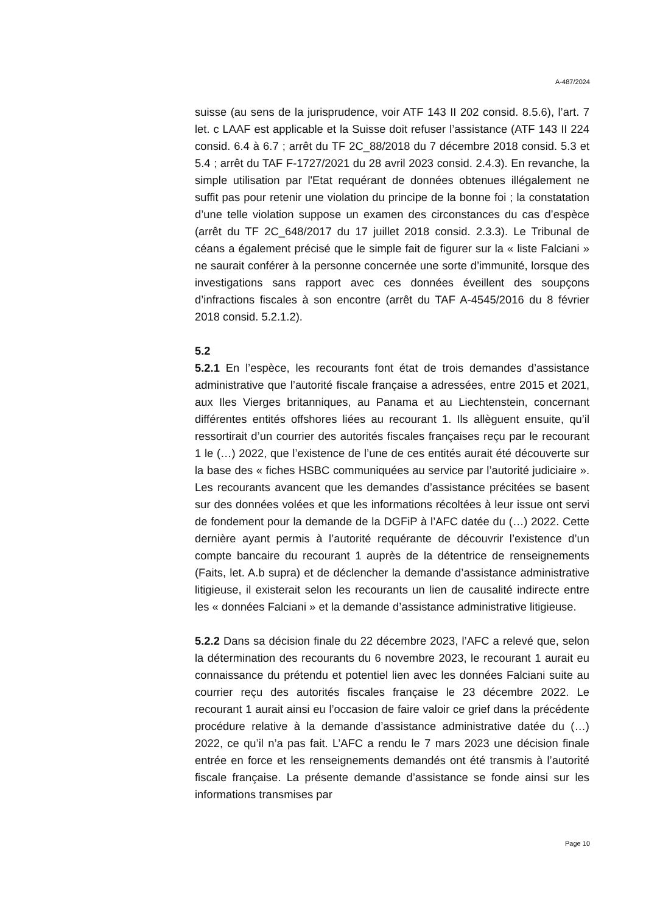A-487/2024
suisse (au sens de la jurisprudence, voir ATF 143 II 202 consid. 8.5.6), l’art. 7 let. c LAAF est applicable et la Suisse doit refuser l’assistance (ATF 143 II 224 consid. 6.4 à 6.7 ; arrêt du TF 2C_88/2018 du 7 décembre 2018 consid. 5.3 et 5.4 ; arrêt du TAF F-1727/2021 du 28 avril 2023 consid. 2.4.3). En revanche, la simple utilisation par l'Etat requérant de données obtenues illégalement ne suffit pas pour retenir une violation du principe de la bonne foi ; la constatation d’une telle violation suppose un examen des circonstances du cas d’espèce (arrêt du TF 2C_648/2017 du 17 juillet 2018 consid. 2.3.3). Le Tribunal de céans a également précisé que le simple fait de figurer sur la « liste Falciani » ne saurait conférer à la personne concernée une sorte d’immunité, lorsque des investigations sans rapport avec ces données éveillent des soupçons d’infractions fiscales à son encontre (arrêt du TAF A-4545/2016 du 8 février 2018 consid. 5.2.1.2).
5.2
5.2.1 En l’espèce, les recourants font état de trois demandes d’assistance administrative que l’autorité fiscale française a adressées, entre 2015 et 2021, aux Iles Vierges britanniques, au Panama et au Liechtenstein, concernant différentes entités offshores liées au recourant 1. Ils allèguent ensuite, qu’il ressortirait d’un courrier des autorités fiscales françaises reçu par le recourant 1 le (…) 2022, que l’existence de l’une de ces entités aurait été découverte sur la base des « fiches HSBC communiquées au service par l’autorité judiciaire ». Les recourants avancent que les demandes d’assistance précitées se basent sur des données volées et que les informations récoltées à leur issue ont servi de fondement pour la demande de la DGFiP à l’AFC datée du (…) 2022. Cette dernière ayant permis à l’autorité requérante de découvrir l’existence d’un compte bancaire du recourant 1 auprès de la détentrice de renseignements (Faits, let. A.b supra) et de déclencher la demande d’assistance administrative litigieuse, il existerait selon les recourants un lien de causalité indirecte entre les « données Falciani » et la demande d’assistance administrative litigieuse.
5.2.2 Dans sa décision finale du 22 décembre 2023, l’AFC a relevé que, selon la détermination des recourants du 6 novembre 2023, le recourant 1 aurait eu connaissance du prétendu et potentiel lien avec les données Falciani suite au courrier reçu des autorités fiscales française le 23 décembre 2022. Le recourant 1 aurait ainsi eu l’occasion de faire valoir ce grief dans la précédente procédure relative à la demande d’assistance administrative datée du (…) 2022, ce qu’il n’a pas fait. L’AFC a rendu le 7 mars 2023 une décision finale entrée en force et les renseignements demandés ont été transmis à l’autorité fiscale française. La présente demande d’assistance se fonde ainsi sur les informations transmises par
Page 10